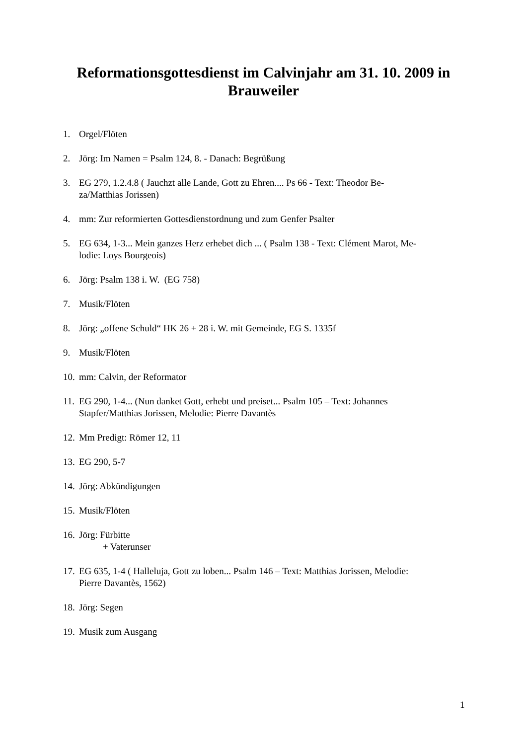Reformationsgottesdienst im Calvinjahr am 31. 10. 2009 in Brauweiler
1. Orgel/Flöten
2. Jörg: Im Namen = Psalm 124, 8. - Danach: Begrüßung
3. EG 279, 1.2.4.8 ( Jauchzt alle Lande, Gott zu Ehren.... Ps 66 - Text: Theodor Be-
za/Matthias Jorissen)
4. mm: Zur reformierten Gottesdienstordnung und zum Genfer Psalter
5. EG 634, 1-3... Mein ganzes Herz erhebet dich ... ( Psalm 138 - Text: Clément Marot, Me-
lodie: Loys Bourgeois)
6. Jörg: Psalm 138 i. W. (EG 758)
7. Musik/Flöten
8. Jörg: „offene Schuld“ HK 26 + 28 i. W. mit Gemeinde, EG S. 1335f
9. Musik/Flöten
10. mm: Calvin, der Reformator
11. EG 290, 1-4... (Nun danket Gott, erhebt und preiset... Psalm 105 – Text: Johannes
Stapfer/Matthias Jorissen, Melodie: Pierre Davantès
12. Mm Predigt: Römer 12, 11
13. EG 290, 5-7
14. Jörg: Abkündigungen
15. Musik/Flöten
16. Jörg: Fürbitte
+ Vaterunser
17. EG 635, 1-4 ( Halleluja, Gott zu loben... Psalm 146 – Text: Matthias Jorissen, Melodie:
Pierre Davantès, 1562)
18. Jörg: Segen
19. Musik zum Ausgang
1